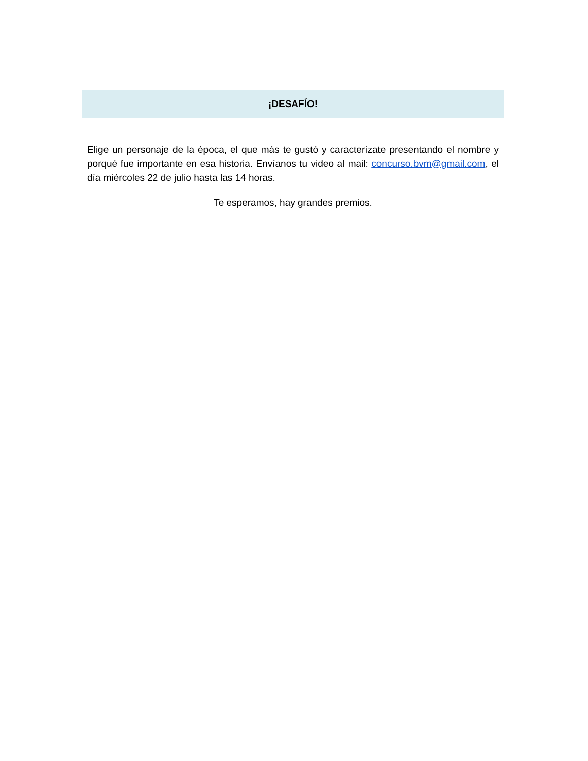| ¡DESAFÍO! |
| --- |
| Elige un personaje de la época, el que más te gustó y caracterízate presentando el nombre y porqué fue importante en esa historia. Envíanos tu video al mail: concurso.bvm@gmail.com , el día miércoles 22 de julio hasta las 14 horas. Te esperamos, hay grandes premios. |